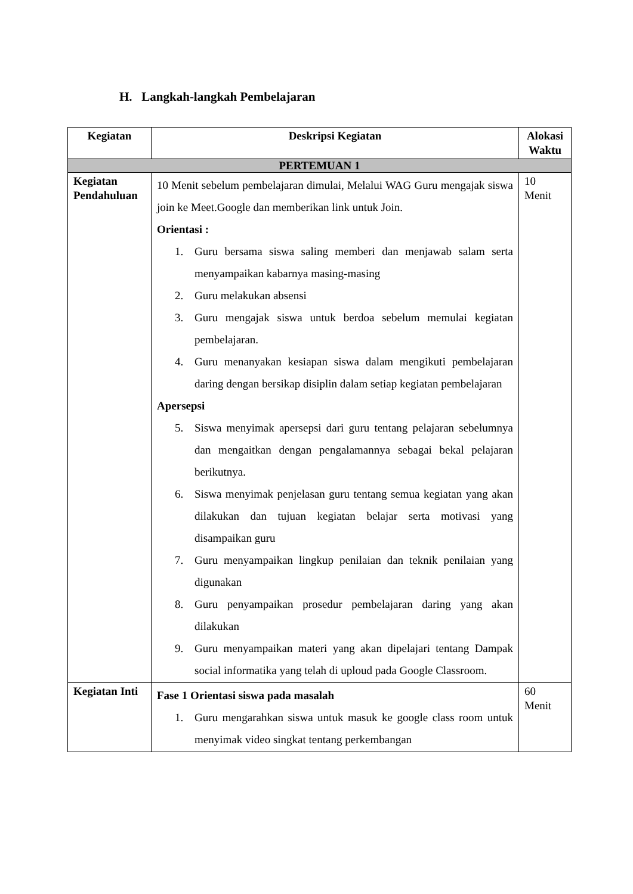H. Langkah-langkah Pembelajaran
| Kegiatan | Deskripsi Kegiatan | Alokasi Waktu |
| --- | --- | --- |
| PERTEMUAN 1 | | |
| Kegiatan Pendahuluan | 10 Menit sebelum pembelajaran dimulai, Melalui WAG Guru mengajak siswa join ke Meet.Google dan memberikan link untuk Join. Orientasi : 1. Guru bersama siswa saling memberi dan menjawab salam serta menyampaikan kabarnya masing-masing 2. Guru melakukan absensi 3. Guru mengajak siswa untuk berdoa sebelum memulai kegiatan pembelajaran. 4. Guru menanyakan kesiapan siswa dalam mengikuti pembelajaran daring dengan bersikap disiplin dalam setiap kegiatan pembelajaran Apersepsi 5. Siswa menyimak apersepsi dari guru tentang pelajaran sebelumnya dan mengaitkan dengan pengalamannya sebagai bekal pelajaran berikutnya. 6. Siswa menyimak penjelasan guru tentang semua kegiatan yang akan dilakukan dan tujuan kegiatan belajar serta motivasi yang disampaikan guru 7. Guru menyampaikan lingkup penilaian dan teknik penilaian yang digunakan 8. Guru penyampaikan prosedur pembelajaran daring yang akan dilakukan 9. Guru menyampaikan materi yang akan dipelajari tentang Dampak social informatika yang telah di uploud pada Google Classroom. | 10 Menit |
| Kegiatan Inti | Fase 1 Orientasi siswa pada masalah 1. Guru mengarahkan siswa untuk masuk ke google class room untuk menyimak video singkat tentang perkembangan | 60 Menit |